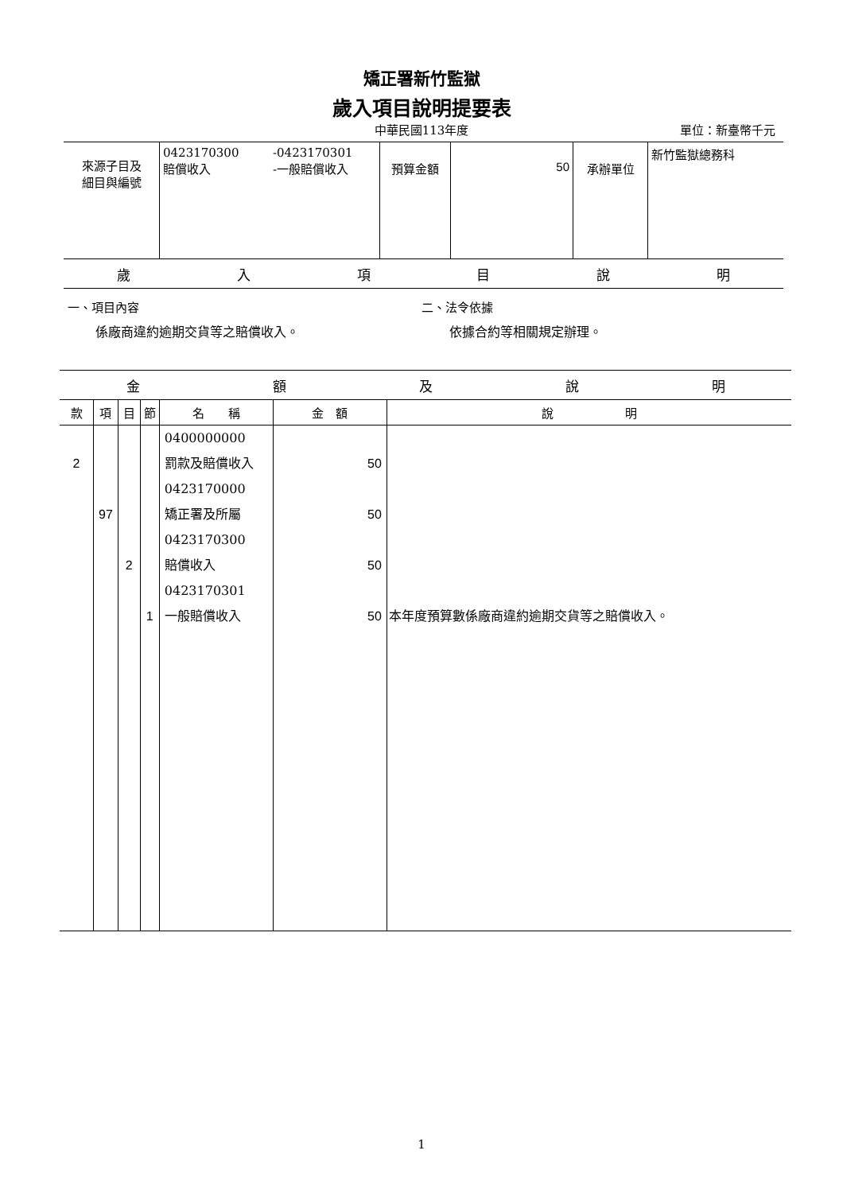矯正署新竹監獄
歲入項目說明提要表
中華民國113年度
單位：新臺幣千元
| 來源子目及 細目與編號 | 0423170300 賠償收入 | -0423170301 -一般賠償收入 | 預算金額 | 50 | 承辦單位 | 新竹監獄總務科 |
歲入項目說明
一、項目內容
係廠商違約逾期交貨等之賠償收入。
二、法令依據
依據合約等相關規定辦理。
金額及說明
| 款 | 項 | 目 | 節 | 名 稱 | 金 額 | 說 明 |
| --- | --- | --- | --- | --- | --- | --- |
| 2 | 97 | 2 | 1 | 0400000000 罰款及賠償收入 0423170000 矯正署及所屬 0423170300 賠償收入 0423170301 一般賠償收入 | 50 50 50 50 | 本年度預算數係廠商違約逾期交貨等之賠償收入。 |
1